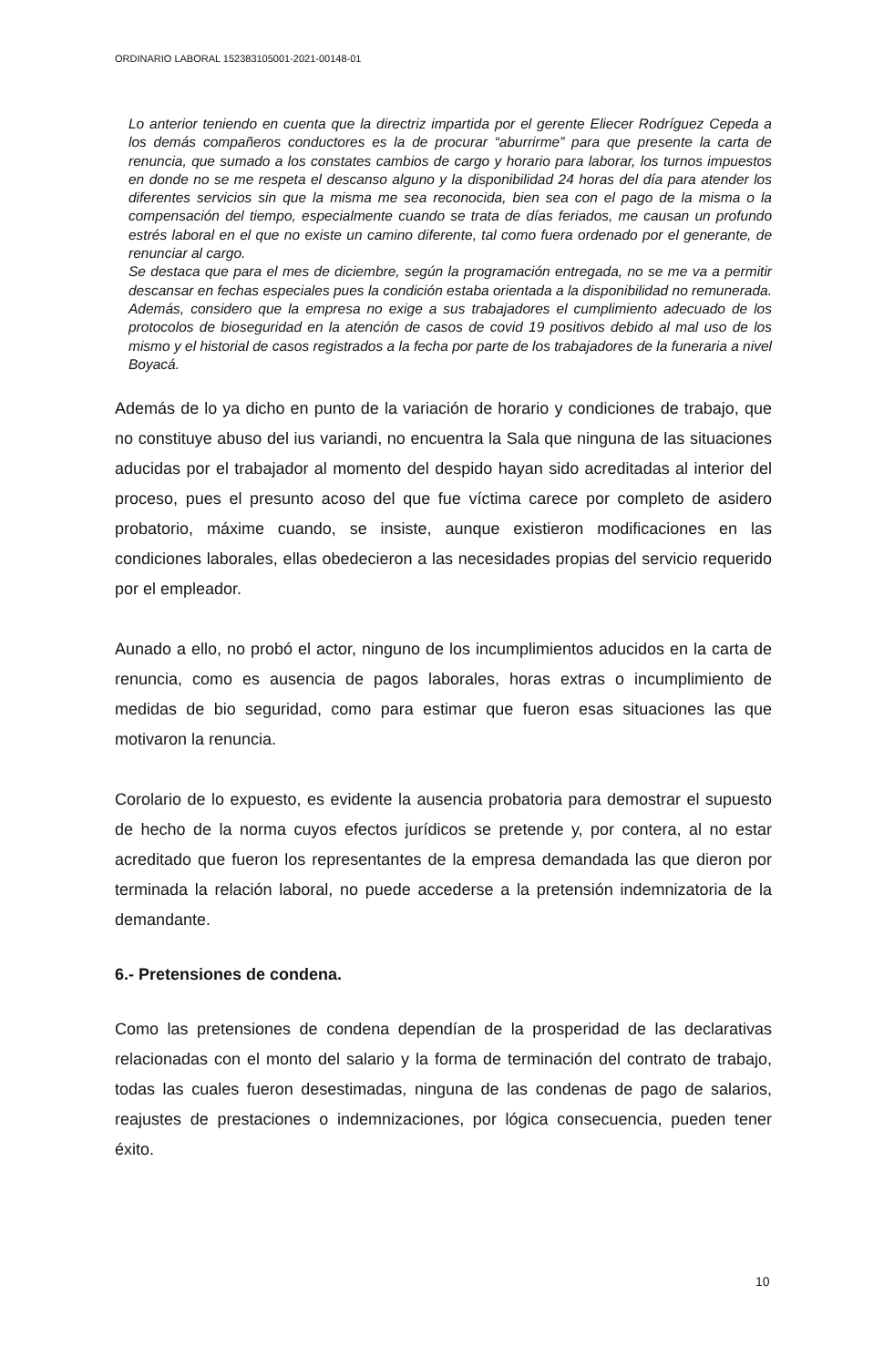ORDINARIO LABORAL 152383105001-2021-00148-01
Lo anterior teniendo en cuenta que la directriz impartida por el gerente Eliecer Rodríguez Cepeda a los demás compañeros conductores es la de procurar “aburrirme” para que presente la carta de renuncia, que sumado a los constates cambios de cargo y horario para laborar, los turnos impuestos en donde no se me respeta el descanso alguno y la disponibilidad 24 horas del día para atender los diferentes servicios sin que la misma me sea reconocida, bien sea con el pago de la misma o la compensación del tiempo, especialmente cuando se trata de días feriados, me causan un profundo estrés laboral en el que no existe un camino diferente, tal como fuera ordenado por el generante, de renunciar al cargo.
Se destaca que para el mes de diciembre, según la programación entregada, no se me va a permitir descansar en fechas especiales pues la condición estaba orientada a la disponibilidad no remunerada. Además, considero que la empresa no exige a sus trabajadores el cumplimiento adecuado de los protocolos de bioseguridad en la atención de casos de covid 19 positivos debido al mal uso de los mismo y el historial de casos registrados a la fecha por parte de los trabajadores de la funeraria a nivel Boyacá.
Además de lo ya dicho en punto de la variación de horario y condiciones de trabajo, que no constituye abuso del ius variandi, no encuentra la Sala que ninguna de las situaciones aducidas por el trabajador al momento del despido hayan sido acreditadas al interior del proceso, pues el presunto acoso del que fue víctima carece por completo de asidero probatorio, máxime cuando, se insiste, aunque existieron modificaciones en las condiciones laborales, ellas obedecieron a las necesidades propias del servicio requerido por el empleador.
Aunado a ello, no probó el actor, ninguno de los incumplimientos aducidos en la carta de renuncia, como es ausencia de pagos laborales, horas extras o incumplimiento de medidas de bio seguridad, como para estimar que fueron esas situaciones las que motivaron la renuncia.
Corolario de lo expuesto, es evidente la ausencia probatoria para demostrar el supuesto de hecho de la norma cuyos efectos jurídicos se pretende y, por contera, al no estar acreditado que fueron los representantes de la empresa demandada las que dieron por terminada la relación laboral, no puede accederse a la pretensión indemnizatoria de la demandante.
6.- Pretensiones de condena.
Como las pretensiones de condena dependían de la prosperidad de las declarativas relacionadas con el monto del salario y la forma de terminación del contrato de trabajo, todas las cuales fueron desestimadas, ninguna de las condenas de pago de salarios, reajustes de prestaciones o indemnizaciones, por lógica consecuencia, pueden tener éxito.
10